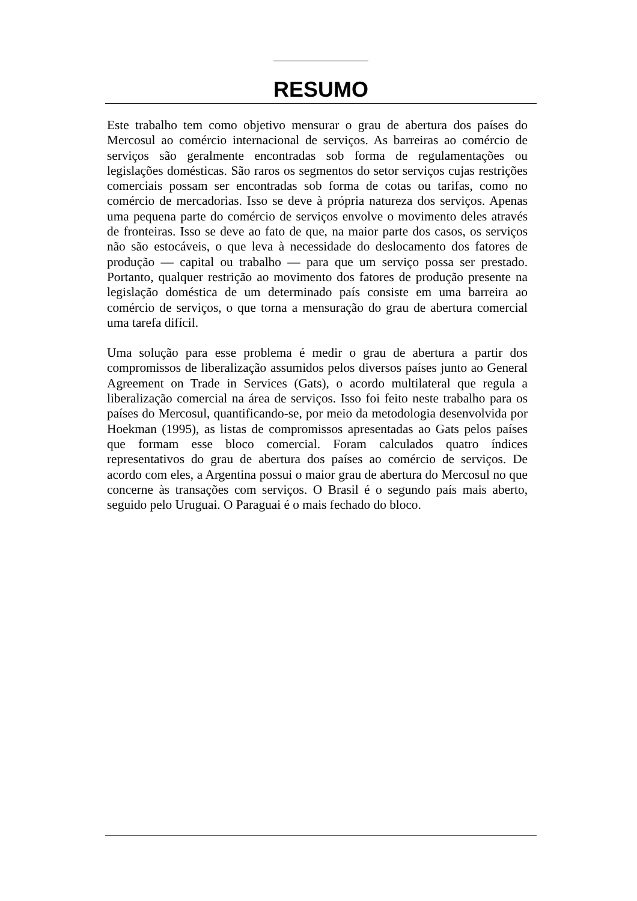RESUMO
Este trabalho tem como objetivo mensurar o grau de abertura dos países do Mercosul ao comércio internacional de serviços. As barreiras ao comércio de serviços são geralmente encontradas sob forma de regulamentações ou legislações domésticas. São raros os segmentos do setor serviços cujas restrições comerciais possam ser encontradas sob forma de cotas ou tarifas, como no comércio de mercadorias. Isso se deve à própria natureza dos serviços. Apenas uma pequena parte do comércio de serviços envolve o movimento deles através de fronteiras. Isso se deve ao fato de que, na maior parte dos casos, os serviços não são estocáveis, o que leva à necessidade do deslocamento dos fatores de produção — capital ou trabalho — para que um serviço possa ser prestado. Portanto, qualquer restrição ao movimento dos fatores de produção presente na legislação doméstica de um determinado país consiste em uma barreira ao comércio de serviços, o que torna a mensuração do grau de abertura comercial uma tarefa difícil.
Uma solução para esse problema é medir o grau de abertura a partir dos compromissos de liberalização assumidos pelos diversos países junto ao General Agreement on Trade in Services (Gats), o acordo multilateral que regula a liberalização comercial na área de serviços. Isso foi feito neste trabalho para os países do Mercosul, quantificando-se, por meio da metodologia desenvolvida por Hoekman (1995), as listas de compromissos apresentadas ao Gats pelos países que formam esse bloco comercial. Foram calculados quatro índices representativos do grau de abertura dos países ao comércio de serviços. De acordo com eles, a Argentina possui o maior grau de abertura do Mercosul no que concerne às transações com serviços. O Brasil é o segundo país mais aberto, seguido pelo Uruguai. O Paraguai é o mais fechado do bloco.